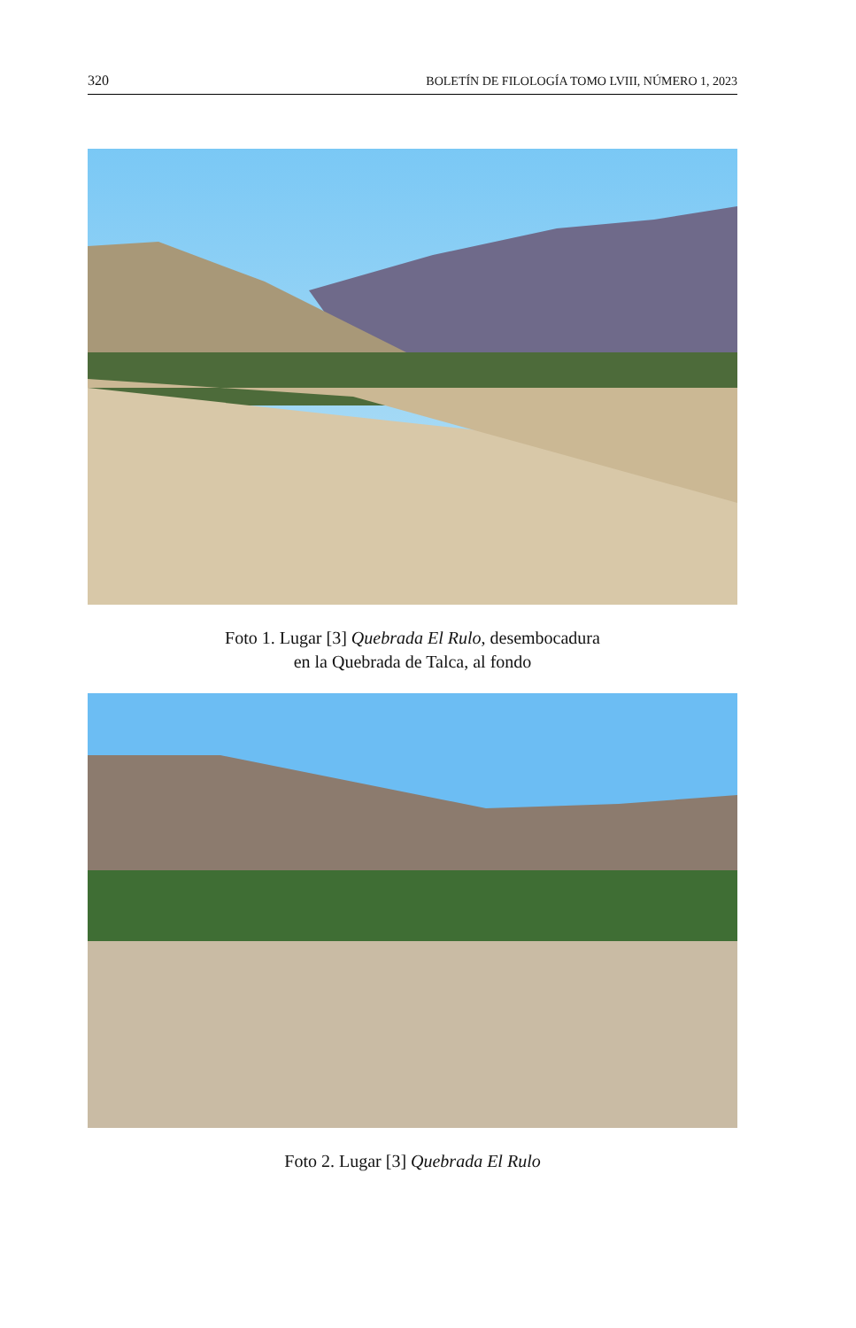320 BOLETÍN DE FILOLOGÍA TOMO LVIII, NÚMERO 1, 2023
Foto 1. Lugar [3] Quebrada El Rulo, desembocadura
en la Quebrada de Talca, al fondo
Foto 2. Lugar [3] Quebrada El Rulo